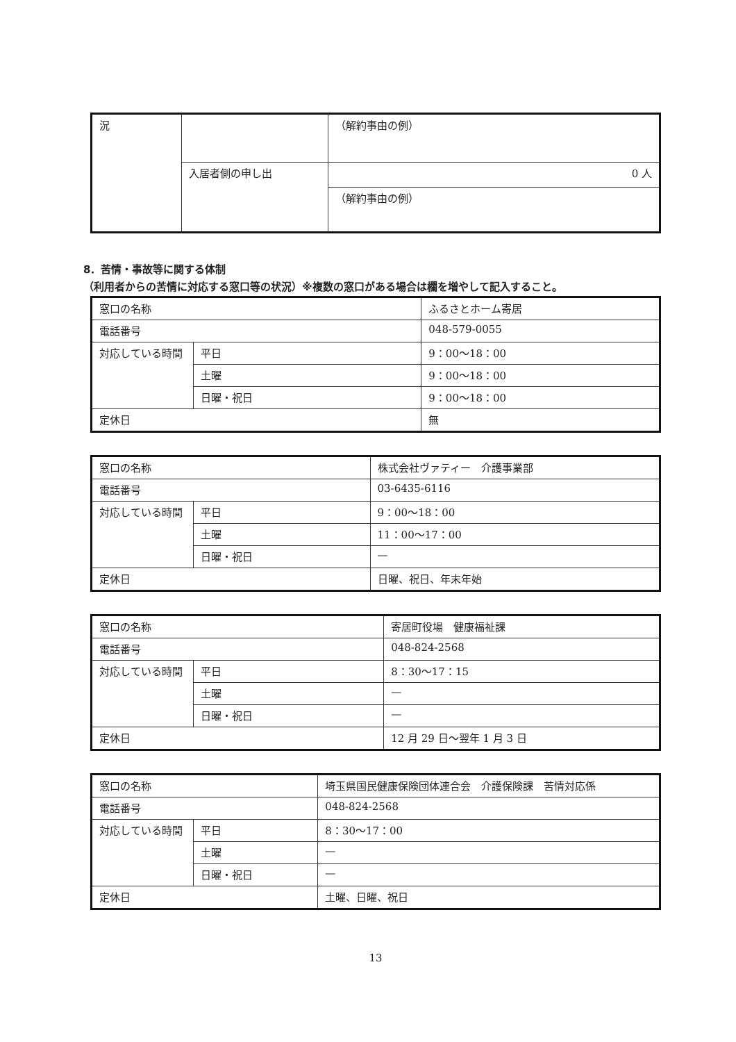| 況 | | （解約事由の例） |
| | 入居者側の申し出 | 0 人 |
| | | （解約事由の例） |
8．苦情・事故等に関する体制
（利用者からの苦情に対応する窓口等の状況）※複数の窓口がある場合は欄を増やして記入すること。
| 窓口の名称 | | ふるさとホーム寄居 |
| 電話番号 | | 048-579-0055 |
| 対応している時間 | 平日 | 9：00〜18：00 |
| | 土曜 | 9：00〜18：00 |
| | 日曜・祝日 | 9：00〜18：00 |
| 定休日 | | 無 |
| 窓口の名称 | | 株式会社ヴァティー 介護事業部 |
| 電話番号 | | 03-6435-6116 |
| 対応している時間 | 平日 | 9：00〜18：00 |
| | 土曜 | 11：00〜17：00 |
| | 日曜・祝日 | — |
| 定休日 | | 日曜、祝日、年末年始 |
| 窓口の名称 | | 寄居町役場 健康福祉課 |
| 電話番号 | | 048-824-2568 |
| 対応している時間 | 平日 | 8：30〜17：15 |
| | 土曜 | — |
| | 日曜・祝日 | — |
| 定休日 | | 12 月 29 日〜翌年 1 月 3 日 |
| 窓口の名称 | | 埼玉県国民健康保険団体連合会 介護保険課 苦情対応係 |
| 電話番号 | | 048-824-2568 |
| 対応している時間 | 平日 | 8：30〜17：00 |
| | 土曜 | — |
| | 日曜・祝日 | — |
| 定休日 | | 土曜、日曜、祝日 |
13